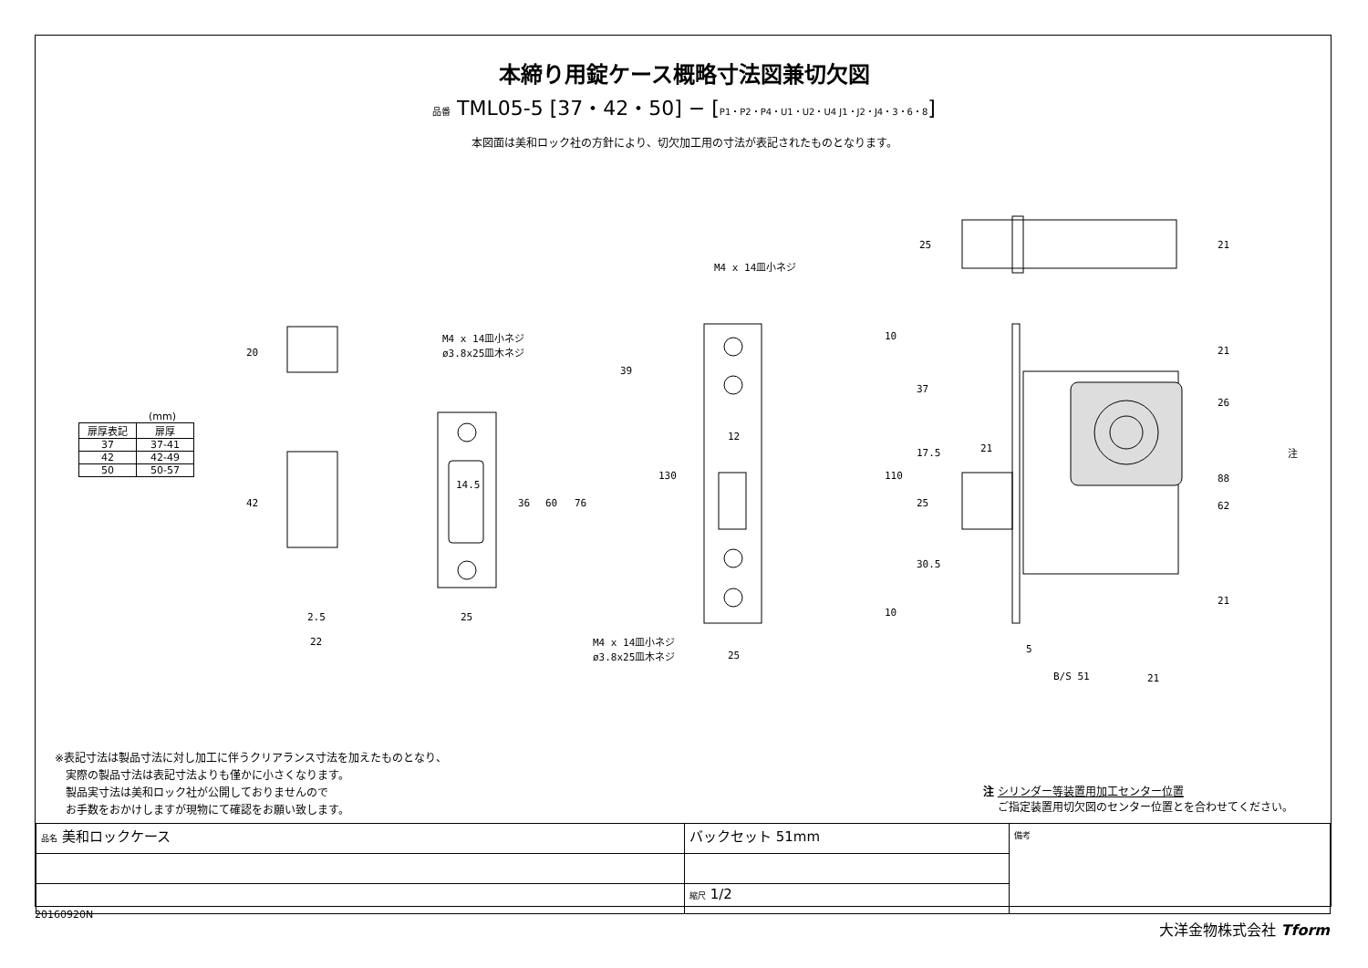本締り用錠ケース概略寸法図兼切欠図
品番 TML05-5 [37・42・50] − [P1・P2・P4・U1・U2・U4 J1・J2・J4・3・6・8]
本図面は美和ロック社の方針により、切欠加工用の寸法が表記されたものとなります。
(mm)
| 扉厚表記 | 扉厚 |
| --- | --- |
| 37 | 37-41 |
| 42 | 42-49 |
| 50 | 50-57 |
M4 x 14皿小ネジ
ø3.8x25皿木ネジ
M4 x 14皿小ネジ
M4 x 14皿小ネジ
ø3.8x25皿木ネジ
20
42
2.5
22
25
14.5
36 60 76
39
130
12
25
25 21
10
37
17.5
110
25
30.5
10
21
21
26
88
62
21
注
5
B/S 51 21
※表記寸法は製品寸法に対し加工に伴うクリアランス寸法を加えたものとなり、
　実際の製品寸法は表記寸法よりも僅かに小さくなります。
　製品実寸法は美和ロック社が公開しておりませんので
　お手数をおかけしますが現物にて確認をお願い致します。
注 シリンダー等装置用加工センター位置
　 ご指定装置用切欠図のセンター位置とを合わせてください。
| 品名 美和ロックケース | バックセット 51mm | 備考 |
| | 縮尺 1/2 | |
20160920N
大洋金物株式会社 Tform